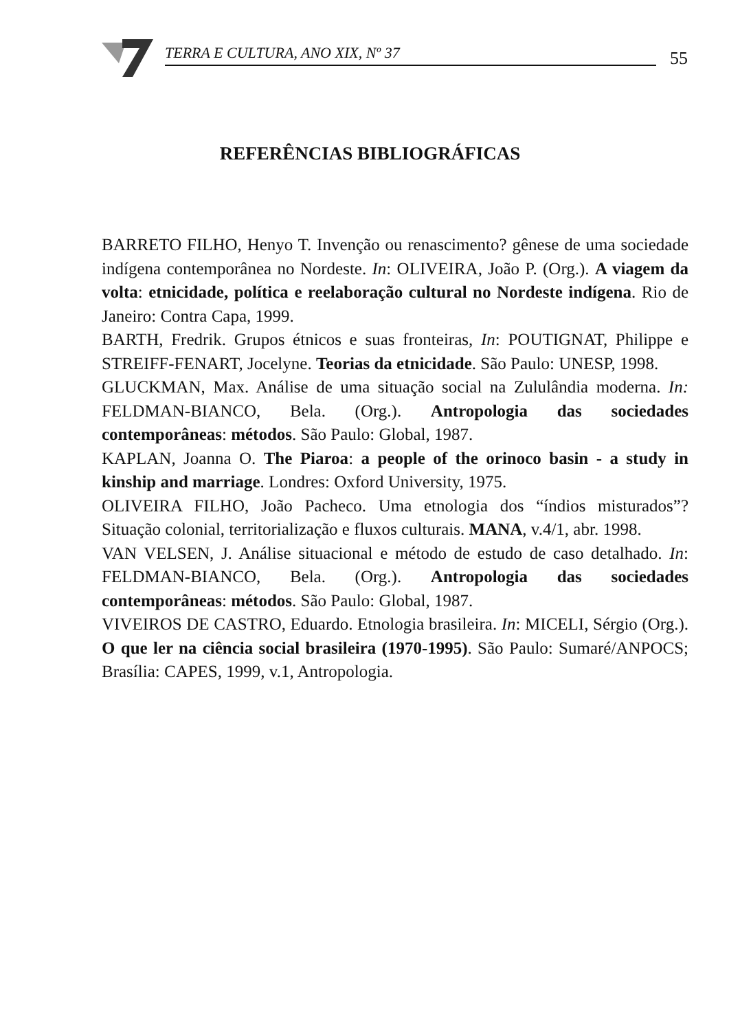TERRA E CULTURA, ANO XIX, Nº 37 55
REFERÊNCIAS BIBLIOGRÁFICAS
BARRETO FILHO, Henyo T. Invenção ou renascimento? gênese de uma sociedade indígena contemporânea no Nordeste. In: OLIVEIRA, João P. (Org.). A viagem da volta: etnicidade, política e reelaboração cultural no Nordeste indígena. Rio de Janeiro: Contra Capa, 1999.
BARTH, Fredrik. Grupos étnicos e suas fronteiras, In: POUTIGNAT, Philippe e STREIFF-FENART, Jocelyne. Teorias da etnicidade. São Paulo: UNESP, 1998.
GLUCKMAN, Max. Análise de uma situação social na Zululândia moderna. In: FELDMAN-BIANCO, Bela. (Org.). Antropologia das sociedades contemporâneas: métodos. São Paulo: Global, 1987.
KAPLAN, Joanna O. The Piaroa: a people of the orinoco basin - a study in kinship and marriage. Londres: Oxford University, 1975.
OLIVEIRA FILHO, João Pacheco. Uma etnologia dos “índios misturados”? Situação colonial, territorialização e fluxos culturais. MANA, v.4/1, abr. 1998.
VAN VELSEN, J. Análise situacional e método de estudo de caso detalhado. In: FELDMAN-BIANCO, Bela. (Org.). Antropologia das sociedades contemporâneas: métodos. São Paulo: Global, 1987.
VIVEIROS DE CASTRO, Eduardo. Etnologia brasileira. In: MICELI, Sérgio (Org.). O que ler na ciência social brasileira (1970-1995). São Paulo: Sumaré/ANPOCS; Brasília: CAPES, 1999, v.1, Antropologia.